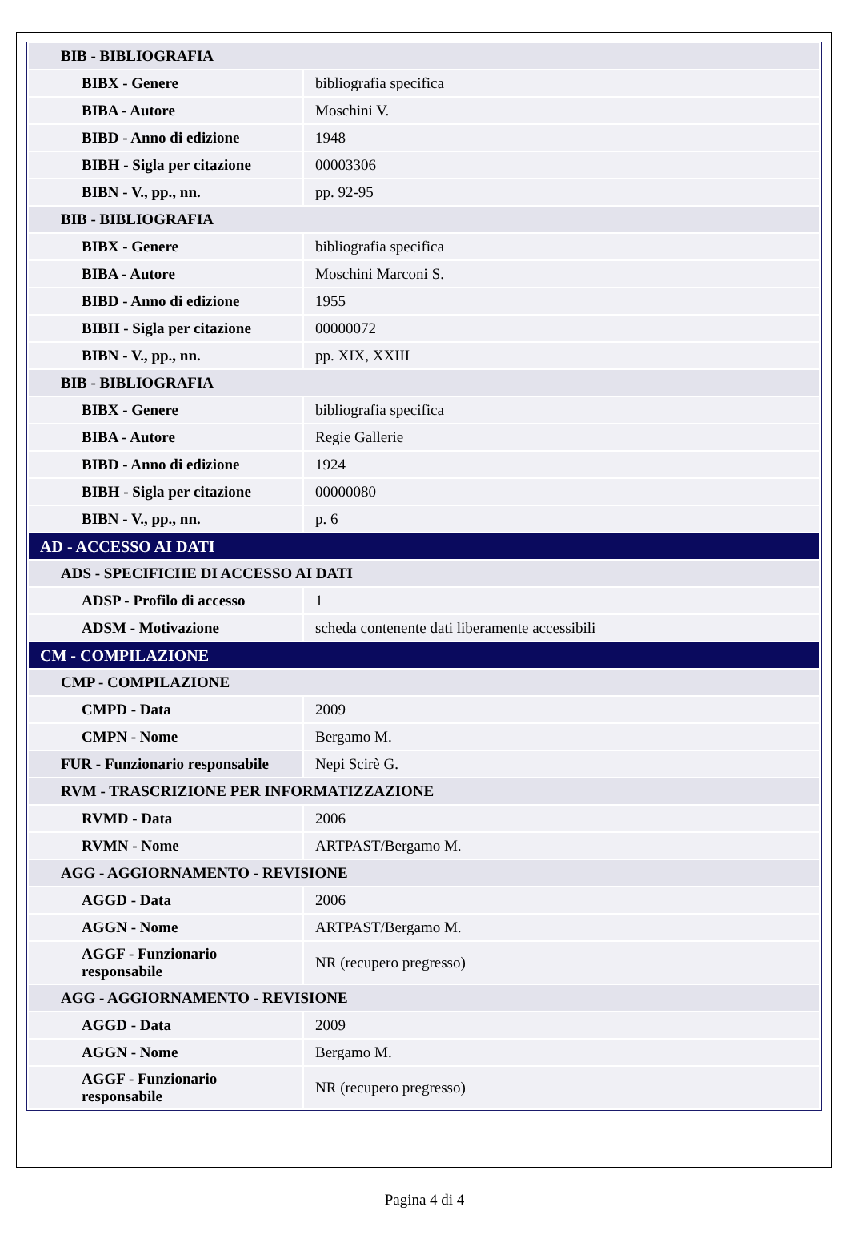| BIB - BIBLIOGRAFIA | |
| BIBX - Genere | bibliografia specifica |
| BIBA - Autore | Moschini V. |
| BIBD - Anno di edizione | 1948 |
| BIBH - Sigla per citazione | 00003306 |
| BIBN - V., pp., nn. | pp. 92-95 |
| BIB - BIBLIOGRAFIA | |
| BIBX - Genere | bibliografia specifica |
| BIBA - Autore | Moschini Marconi S. |
| BIBD - Anno di edizione | 1955 |
| BIBH - Sigla per citazione | 00000072 |
| BIBN - V., pp., nn. | pp. XIX, XXIII |
| BIB - BIBLIOGRAFIA | |
| BIBX - Genere | bibliografia specifica |
| BIBA - Autore | Regie Gallerie |
| BIBD - Anno di edizione | 1924 |
| BIBH - Sigla per citazione | 00000080 |
| BIBN - V., pp., nn. | p. 6 |
| AD - ACCESSO AI DATI | |
| ADS - SPECIFICHE DI ACCESSO AI DATI | |
| ADSP - Profilo di accesso | 1 |
| ADSM - Motivazione | scheda contenente dati liberamente accessibili |
| CM - COMPILAZIONE | |
| CMP - COMPILAZIONE | |
| CMPD - Data | 2009 |
| CMPN - Nome | Bergamo M. |
| FUR - Funzionario responsabile | Nepi Scirè G. |
| RVM - TRASCRIZIONE PER INFORMATIZZAZIONE | |
| RVMD - Data | 2006 |
| RVMN - Nome | ARTPAST/Bergamo M. |
| AGG - AGGIORNAMENTO - REVISIONE | |
| AGGD - Data | 2006 |
| AGGN - Nome | ARTPAST/Bergamo M. |
| AGGF - Funzionario responsabile | NR (recupero pregresso) |
| AGG - AGGIORNAMENTO - REVISIONE | |
| AGGD - Data | 2009 |
| AGGN - Nome | Bergamo M. |
| AGGF - Funzionario responsabile | NR (recupero pregresso) |
Pagina 4 di 4